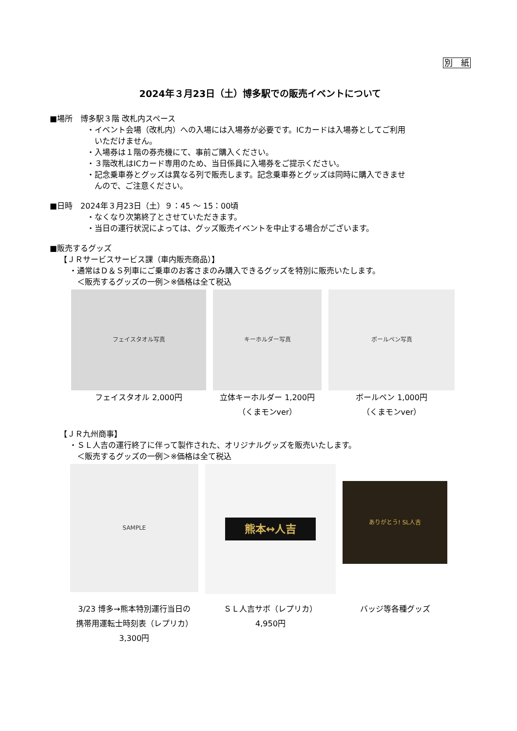別　紙
2024年３月23日（土）博多駅での販売イベントについて
■場所　博多駅３階 改札内スペース
・イベント会場（改札内）への入場には入場券が必要です。ICカードは入場券としてご利用
　いただけません。
・入場券は１階の券売機にて、事前ご購入ください。
・３階改札はICカード専用のため、当日係員に入場券をご提示ください。
・記念乗車券とグッズは異なる列で販売します。記念乗車券とグッズは同時に購入できませ
　んので、ご注意ください。
■日時　2024年３月23日（土）９：45 ～ 15：00頃
・なくなり次第終了とさせていただきます。
・当日の運行状況によっては、グッズ販売イベントを中止する場合がございます。
■販売するグッズ
【ＪＲサービスサービス課（車内販売商品）】
・通常はＤ＆Ｓ列車にご乗車のお客さまのみ購入できるグッズを特別に販売いたします。
＜販売するグッズの一例＞※価格は全て税込
フェイスタオル写真
フェイスタオル 2,000円
キーホルダー写真
立体キーホルダー 1,200円
（くまモンver）
ボールペン写真
ボールペン 1,000円
（くまモンver）
【ＪＲ九州商事】
・ＳＬ人吉の運行終了に伴って製作された、オリジナルグッズを販売いたします。
＜販売するグッズの一例＞※価格は全て税込
SAMPLE
3/23 博多→熊本特別運行当日の
携帯用運転士時刻表（レプリカ）
3,300円
熊本↔人吉
ＳＬ人吉サボ（レプリカ）
4,950円
ありがとう! SL人吉
バッジ等各種グッズ